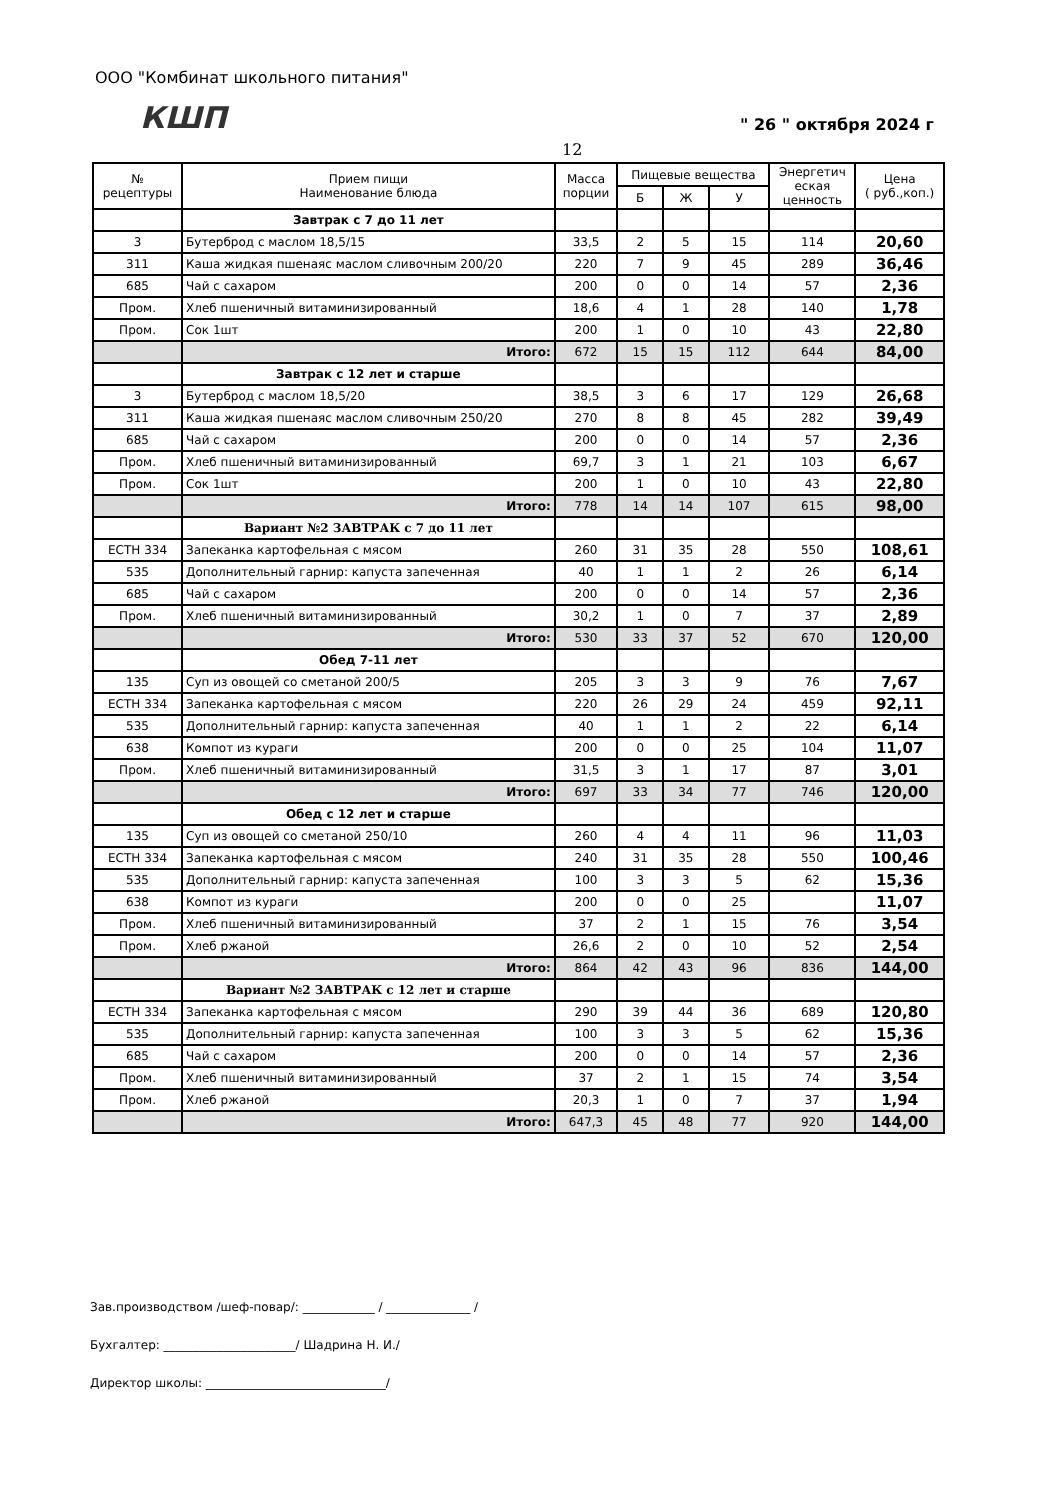ООО "Комбинат школьного питания"
КШП " 26 " октября 2024 г
12
| № рецептуры | Прием пищи Наименование блюда | Масса порции | Пищевые вещества | | | Энергетич еская ценность | Цена ( руб.,коп.) |
| --- | --- | --- | --- | --- | --- | --- | --- |
| | | | Б | Ж | У | | |
| | Завтрак с 7 до 11 лет | | | | | | |
| 3 | Бутерброд с маслом 18,5/15 | 33,5 | 2 | 5 | 15 | 114 | 20,60 |
| 311 | Каша жидкая пшенаяс маслом сливочным 200/20 | 220 | 7 | 9 | 45 | 289 | 36,46 |
| 685 | Чай с сахаром | 200 | 0 | 0 | 14 | 57 | 2,36 |
| Пром. | Хлеб пшеничный витаминизированный | 18,6 | 4 | 1 | 28 | 140 | 1,78 |
| Пром. | Сок 1шт | 200 | 1 | 0 | 10 | 43 | 22,80 |
| | Итого: | 672 | 15 | 15 | 112 | 644 | 84,00 |
| | Завтрак с 12 лет и старше | | | | | | |
| 3 | Бутерброд с маслом 18,5/20 | 38,5 | 3 | 6 | 17 | 129 | 26,68 |
| 311 | Каша жидкая пшенаяс маслом сливочным 250/20 | 270 | 8 | 8 | 45 | 282 | 39,49 |
| 685 | Чай с сахаром | 200 | 0 | 0 | 14 | 57 | 2,36 |
| Пром. | Хлеб пшеничный витаминизированный | 69,7 | 3 | 1 | 21 | 103 | 6,67 |
| Пром. | Сок 1шт | 200 | 1 | 0 | 10 | 43 | 22,80 |
| | Итого: | 778 | 14 | 14 | 107 | 615 | 98,00 |
| | Вариант №2 ЗАВТРАК с 7 до 11 лет | | | | | | |
| ЕСТН 334 | Запеканка картофельная с мясом | 260 | 31 | 35 | 28 | 550 | 108,61 |
| 535 | Дополнительный гарнир: капуста запеченная | 40 | 1 | 1 | 2 | 26 | 6,14 |
| 685 | Чай с сахаром | 200 | 0 | 0 | 14 | 57 | 2,36 |
| Пром. | Хлеб пшеничный витаминизированный | 30,2 | 1 | 0 | 7 | 37 | 2,89 |
| | Итого: | 530 | 33 | 37 | 52 | 670 | 120,00 |
| | Обед 7-11 лет | | | | | | |
| 135 | Суп из овощей со сметаной 200/5 | 205 | 3 | 3 | 9 | 76 | 7,67 |
| ЕСТН 334 | Запеканка картофельная с мясом | 220 | 26 | 29 | 24 | 459 | 92,11 |
| 535 | Дополнительный гарнир: капуста запеченная | 40 | 1 | 1 | 2 | 22 | 6,14 |
| 638 | Компот из кураги | 200 | 0 | 0 | 25 | 104 | 11,07 |
| Пром. | Хлеб пшеничный витаминизированный | 31,5 | 3 | 1 | 17 | 87 | 3,01 |
| | Итого: | 697 | 33 | 34 | 77 | 746 | 120,00 |
| | Обед с 12 лет и старше | | | | | | |
| 135 | Суп из овощей со сметаной 250/10 | 260 | 4 | 4 | 11 | 96 | 11,03 |
| ЕСТН 334 | Запеканка картофельная с мясом | 240 | 31 | 35 | 28 | 550 | 100,46 |
| 535 | Дополнительный гарнир: капуста запеченная | 100 | 3 | 3 | 5 | 62 | 15,36 |
| 638 | Компот из кураги | 200 | 0 | 0 | 25 | | 11,07 |
| Пром. | Хлеб пшеничный витаминизированный | 37 | 2 | 1 | 15 | 76 | 3,54 |
| Пром. | Хлеб ржаной | 26,6 | 2 | 0 | 10 | 52 | 2,54 |
| | Итого: | 864 | 42 | 43 | 96 | 836 | 144,00 |
| | Вариант №2 ЗАВТРАК с 12 лет и старше | | | | | | |
| ЕСТН 334 | Запеканка картофельная с мясом | 290 | 39 | 44 | 36 | 689 | 120,80 |
| 535 | Дополнительный гарнир: капуста запеченная | 100 | 3 | 3 | 5 | 62 | 15,36 |
| 685 | Чай с сахаром | 200 | 0 | 0 | 14 | 57 | 2,36 |
| Пром. | Хлеб пшеничный витаминизированный | 37 | 2 | 1 | 15 | 74 | 3,54 |
| Пром. | Хлеб ржаной | 20,3 | 1 | 0 | 7 | 37 | 1,94 |
| | Итого: | 647,3 | 45 | 48 | 77 | 920 | 144,00 |
Зав.производством /шеф-повар/: ____________ / ______________ /
Бухгалтер: ______________________/ Шадрина Н. И./
Директор школы: ______________________________/